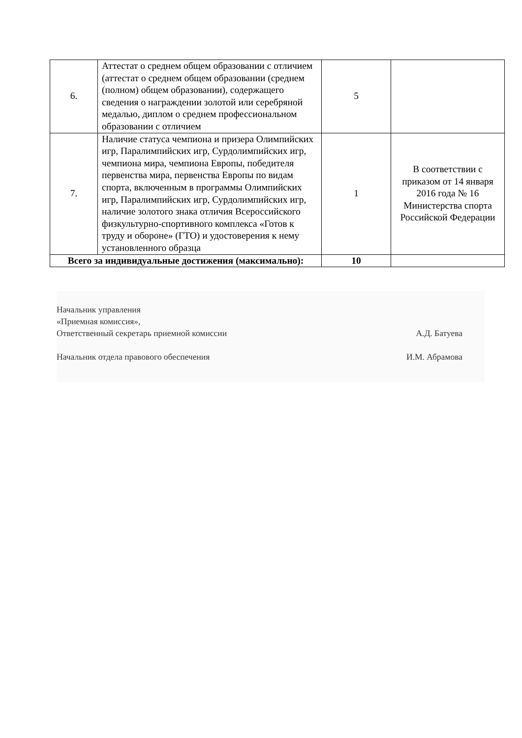| 6. | Аттестат о среднем общем образовании с отличием (аттестат о среднем общем образовании (среднем (полном) общем образовании), содержащего сведения о награждении золотой или серебряной медалью, диплом о среднем профессиональном образовании с отличием | 5 | |
| 7. | Наличие статуса чемпиона и призера Олимпийских игр, Паралимпийских игр, Сурдолимпийских игр, чемпиона мира, чемпиона Европы, победителя первенства мира, первенства Европы по видам спорта, включенным в программы Олимпийских игр, Паралимпийских игр, Сурдолимпийских игр, наличие золотого знака отличия Всероссийского физкультурно-спортивного комплекса «Готов к труду и обороне» (ГТО) и удостоверения к нему установленного образца | 1 | В соответствии с приказом от 14 января 2016 года № 16 Министерства спорта Российской Федерации |
| Всего за индивидуальные достижения (максимально): | | 10 | |
Начальник управления
«Приемная комиссия»,
Ответственный секретарь приемной комиссии
Начальник отдела правового обеспечения
А.Д. Батуева
И.М. Абрамова